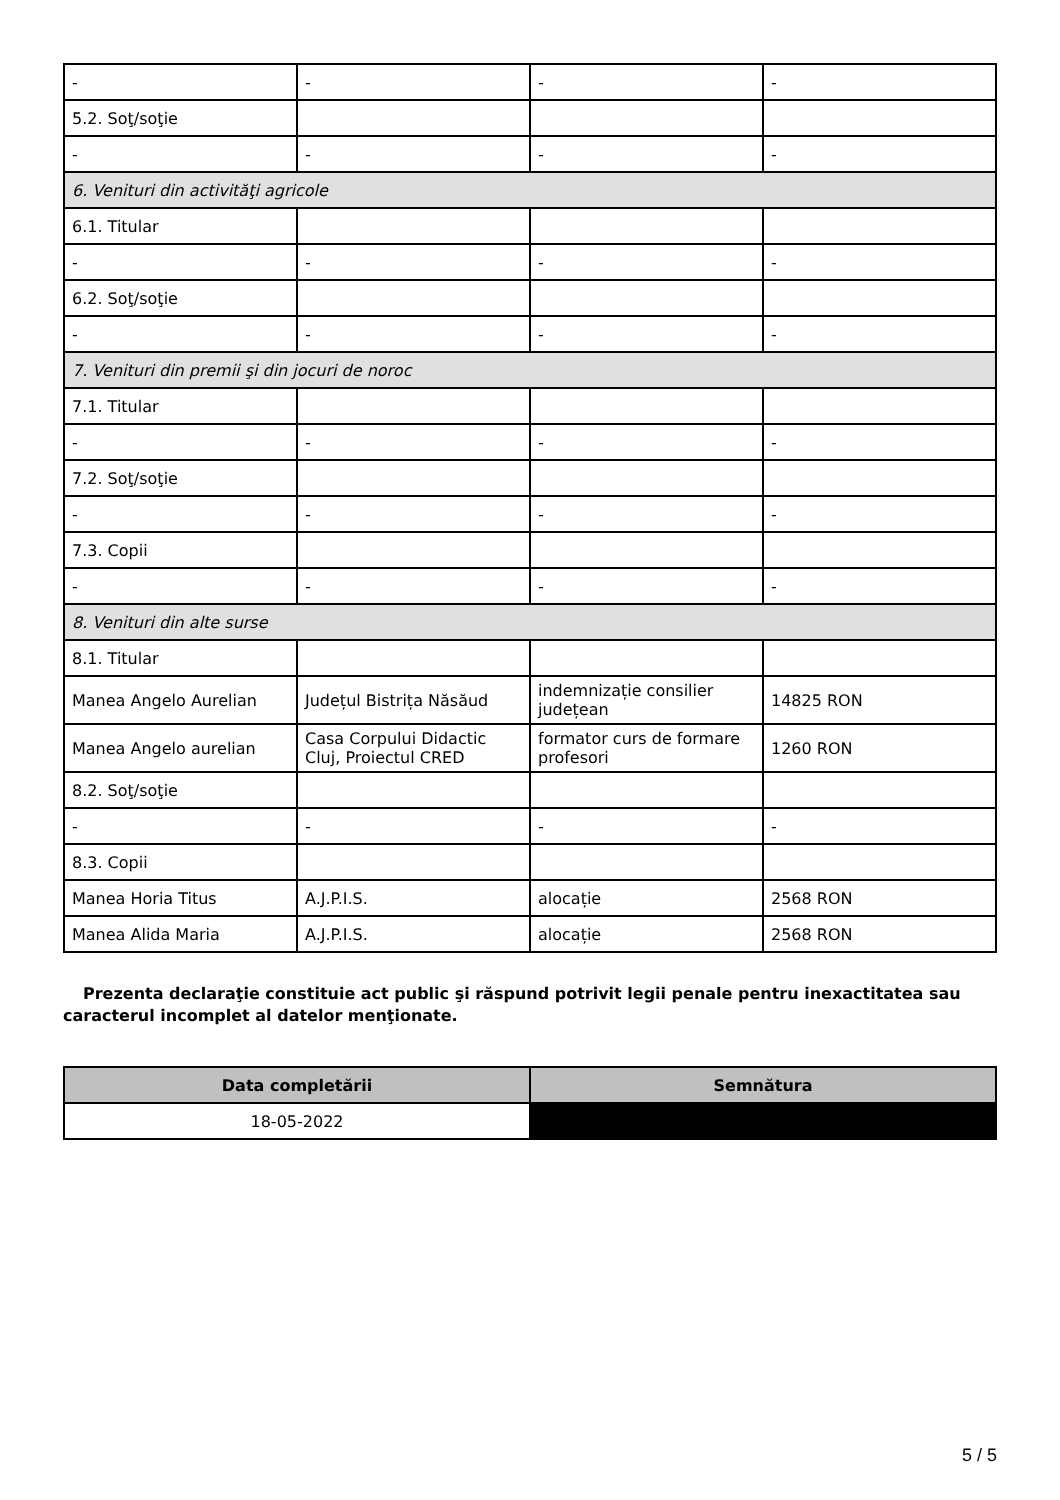| - | - | - | - |
| 5.2. Soţ/soţie | | | |
| - | - | - | - |
| 6. Venituri din activităţi agricole | | | |
| 6.1. Titular | | | |
| - | - | - | - |
| 6.2. Soţ/soţie | | | |
| - | - | - | - |
| 7. Venituri din premii şi din jocuri de noroc | | | |
| 7.1. Titular | | | |
| - | - | - | - |
| 7.2. Soţ/soţie | | | |
| - | - | - | - |
| 7.3. Copii | | | |
| - | - | - | - |
| 8. Venituri din alte surse | | | |
| 8.1. Titular | | | |
| Manea Angelo Aurelian | Județul Bistrița Năsăud | indemnizație consilier județean | 14825 RON |
| Manea Angelo aurelian | Casa Corpului Didactic Cluj, Proiectul CRED | formator curs de formare profesori | 1260 RON |
| 8.2. Soţ/soţie | | | |
| - | - | - | - |
| 8.3. Copii | | | |
| Manea Horia Titus | A.J.P.I.S. | alocație | 2568 RON |
| Manea Alida Maria | A.J.P.I.S. | alocație | 2568 RON |
Prezenta declaraţie constituie act public şi răspund potrivit legii penale pentru inexactitatea sau caracterul incomplet al datelor menţionate.
| Data completării | Semnătura |
| --- | --- |
| 18-05-2022 | |
5 / 5